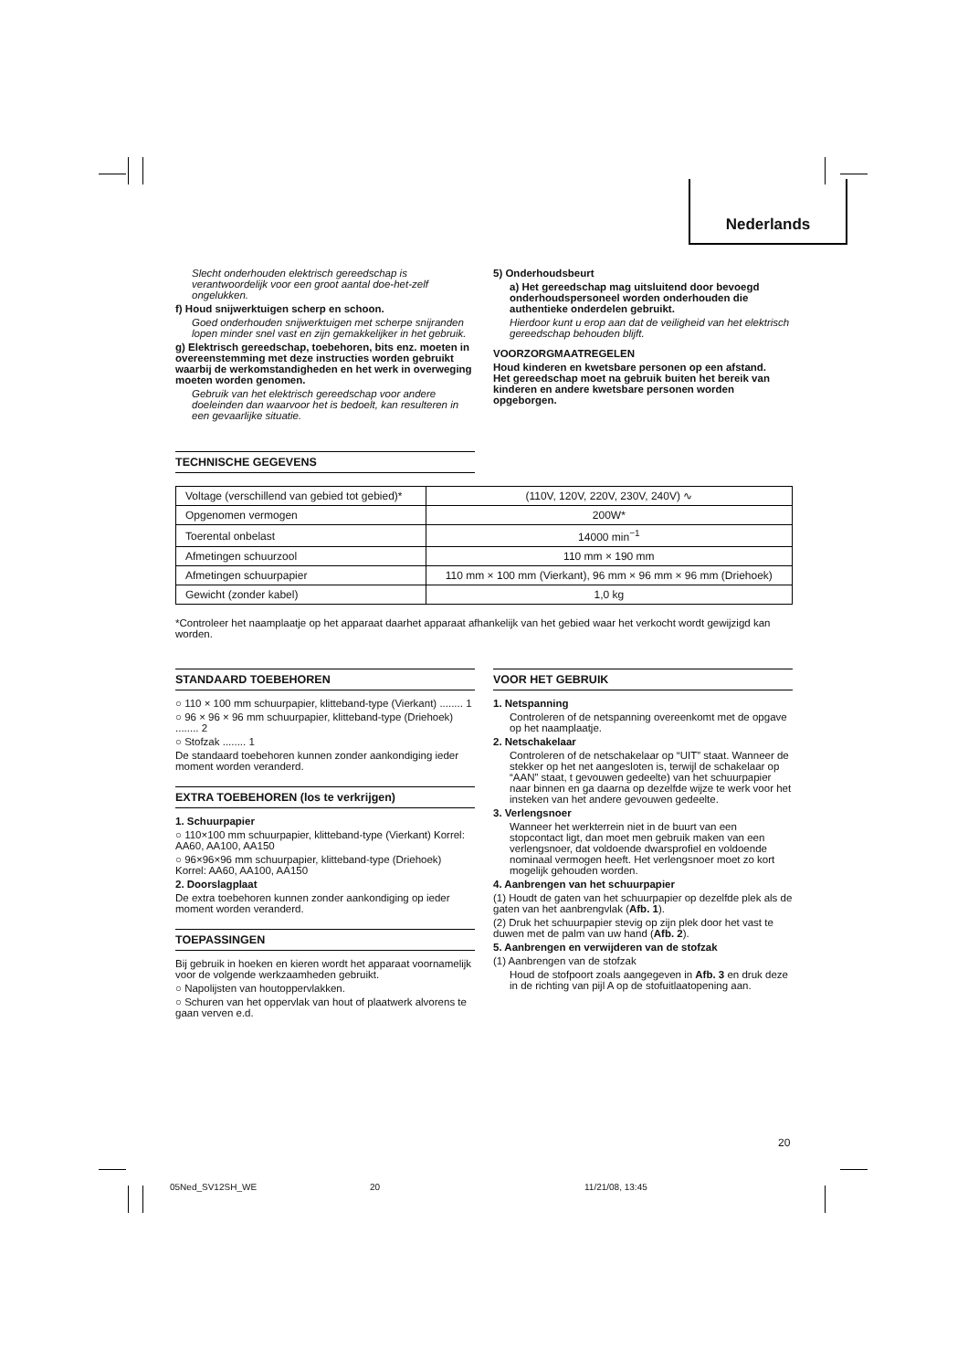Nederlands
Slecht onderhouden elektrisch gereedschap is verantwoordelijk voor een groot aantal doe-het-zelf ongelukken.
f) Houd snijwerktuigen scherp en schoon.
Goed onderhouden snijwerktuigen met scherpe snijranden lopen minder snel vast en zijn gemakkelijker in het gebruik.
g) Elektrisch gereedschap, toebehoren, bits enz. moeten in overeenstemming met deze instructies worden gebruikt waarbij de werkomstandigheden en het werk in overweging moeten worden genomen.
Gebruik van het elektrisch gereedschap voor andere doeleinden dan waarvoor het is bedoelt, kan resulteren in een gevaarlijke situatie.
5) Onderhoudsbeurt
a) Het gereedschap mag uitsluitend door bevoegd onderhoudspersoneel worden onderhouden die authentieke onderdelen gebruikt.
Hierdoor kunt u erop aan dat de veiligheid van het elektrisch gereedschap behouden blijft.
VOORZORGMAATREGELEN
Houd kinderen en kwetsbare personen op een afstand.
Het gereedschap moet na gebruik buiten het bereik van kinderen en andere kwetsbare personen worden opgeborgen.
TECHNISCHE GEGEVENS
| Voltage (verschillend van gebied tot gebied)* | (110V, 120V, 220V, 230V, 240V) ∿ |
| Opgenomen vermogen | 200W* |
| Toerental onbelast | 14000 min<sup>−1</sup> |
| Afmetingen schuurzool | 110 mm × 190 mm |
| Afmetingen schuurpapier | 110 mm × 100 mm (Vierkant), 96 mm × 96 mm × 96 mm (Driehoek) |
| Gewicht (zonder kabel) | 1,0 kg |
*Controleer het naamplaatje op het apparaat daarhet apparaat afhankelijk van het gebied waar het verkocht wordt gewijzigd kan worden.
STANDAARD TOEBEHOREN
○ 110 × 100 mm schuurpapier, klitteband-type (Vierkant) ........ 1
○ 96 × 96 × 96 mm schuurpapier, klitteband-type (Driehoek) ........ 2
○ Stofzak ........ 1
De standaard toebehoren kunnen zonder aankondiging ieder moment worden veranderd.
EXTRA TOEBEHOREN (los te verkrijgen)
1. Schuurpapier
○ 110×100 mm schuurpapier, klitteband-type (Vierkant) Korrel: AA60, AA100, AA150
○ 96×96×96 mm schuurpapier, klitteband-type (Driehoek) Korrel: AA60, AA100, AA150
2. Doorslagplaat
De extra toebehoren kunnen zonder aankondiging op ieder moment worden veranderd.
TOEPASSINGEN
Bij gebruik in hoeken en kieren wordt het apparaat voornamelijk voor de volgende werkzaamheden gebruikt.
○ Napolijsten van houtoppervlakken.
○ Schuren van het oppervlak van hout of plaatwerk alvorens te gaan verven e.d.
VOOR HET GEBRUIK
1. Netspanning
Controleren of de netspanning overeenkomt met de opgave op het naamplaatje.
2. Netschakelaar
Controleren of de netschakelaar op “UIT” staat. Wanneer de stekker op het net aangesloten is, terwijl de schakelaar op “AAN” staat, t gevouwen gedeelte) van het schuurpapier naar binnen en ga daarna op dezelfde wijze te werk voor het insteken van het andere gevouwen gedeelte.
3. Verlengsnoer
Wanneer het werkterrein niet in de buurt van een stopcontact ligt, dan moet men gebruik maken van een verlengsnoer, dat voldoende dwarsprofiel en voldoende nominaal vermogen heeft. Het verlengsnoer moet zo kort mogelijk gehouden worden.
4. Aanbrengen van het schuurpapier
(1) Houdt de gaten van het schuurpapier op dezelfde plek als de gaten van het aanbrengvlak (Afb. 1).
(2) Druk het schuurpapier stevig op zijn plek door het vast te duwen met de palm van uw hand (Afb. 2).
5. Aanbrengen en verwijderen van de stofzak
(1) Aanbrengen van de stofzak
Houd de stofpoort zoals aangegeven in Afb. 3 en druk deze in de richting van pijl A op de stofuitlaatopening aan.
20
05Ned_SV12SH_WE 20 11/21/08, 13:45